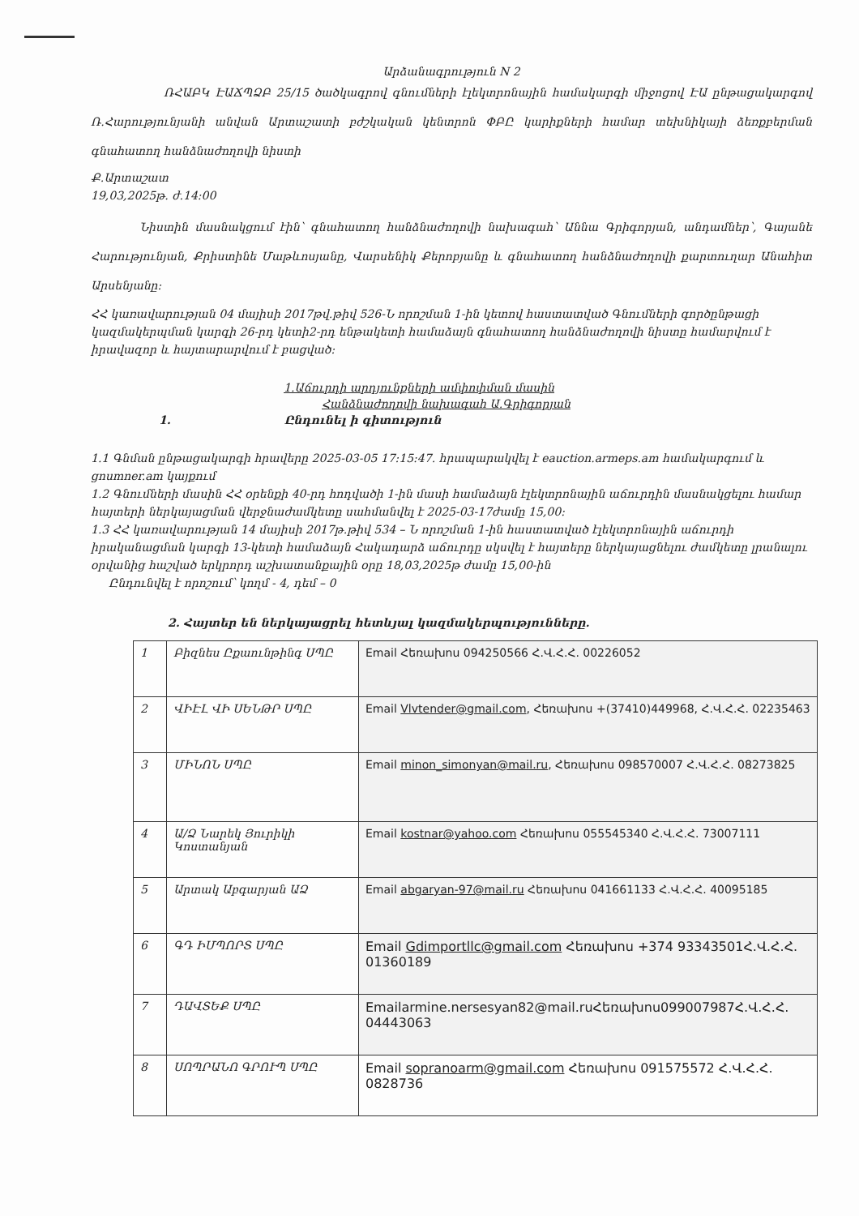Արձանագրություն N 2
ՌՀԱԲԿ ԷԱՃՊՁԲ 25/15 ծածկագրով գնումների էլեկտրոնային համակարգի միջոցով ԷԱ ընթացակարգով Ռ.Հարությունյանի անվան Արտաշատի բժշկական կենտրոն ՓԲԸ կարիքների համար տեխնիկայի ձեռքբերման գնահատող հանձնաժողովի նիստի
Ք.Արտաշատ
19,03,2025թ. ժ.14:00
Նիստին մասնակցում էին՝ գնահատող հանձնաժողովի նախագահ՝ Աննա Գրիգորյան, անդամներ՝, Գայանե Հարությունյան, Քրիստինե Մաթևոսյանը, Վարսենիկ Քերոբյանը և գնահատող հանձնաժողովի քարտուղար Անահիտ Արսենյանը:
ՀՀ կառավարության 04 մայիսի 2017թվ.թիվ 526-Ն որոշման 1-ին կետով հաստատված Գնումների գործընթացի կազմակերպման կարգի 26-րդ կետի2-րդ ենթակետի համաձայն գնահատող հանձնաժողովի նիստը համարվում է իրավազոր և հայտարարվում է բացված:
1.Աճուրդի արդյունքների ամփոփման մասին
Հանձնաժողովի նախագահ Ա.Գրիգորյան
1. Ընդունել ի գիտություն
1.1 Գնման ընթացակարգի հրավերը 2025-03-05 17:15:47. հրապարակվել է eauction.armeps.am համակարգում և gnumner.am կայքում
1.2 Գնումների մասին ՀՀ օրենքի 40-րդ հոդվածի 1-ին մասի համաձայն էլեկտրոնային աճուրդին մասնակցելու համար հայտերի ներկայացման վերջնաժամկետը սահմանվել է 2025-03-17ժամը 15,00:
1.3 ՀՀ կառավարության 14 մայիսի 2017թ.թիվ 534 – Ն որոշման 1-ին հաստատված էլեկտրոնային աճուրդի իրականացման կարգի 13-կետի համաձայն Հակադարձ աճուրդը սկսվել է հայտերը ներկայացնելու ժամկետը լրանալու օրվանից հաշված երկրորդ աշխատանքային օրը 18,03,2025թ ժամը 15,00-ին
Ընդունվել է որոշում՝ կողմ - 4, դեմ – 0
2. Հայտեր են ներկայացրել հետևյալ կազմակերպությունները.
| 1 | Բիզնես Ըքաունթինգ ՍՊԸ | Email Հեռախոս 094250566 Հ.Վ.Հ.Հ. 00226052 |
| 2 | ՎԻԷԼ ՎԻ ՍԵՆԹՐ ՍՊԸ | Email Vlvtender@gmail.com , Հեռախոս +(37410)449968, Հ.Վ.Հ.Հ. 02235463 |
| 3 | ՄԻՆՈՆ ՍՊԸ | Email minon_simonyan@mail.ru , Հեռախոս 098570007 Հ.Վ.Հ.Հ. 08273825 |
| 4 | Ա/Ձ Նարեկ Յուրիկի Կոստանյան | Email kostnar@yahoo.com Հեռախոս 055545340 Հ.Վ.Հ.Հ. 73007111 |
| 5 | Արտակ Աբգարյան ԱՁ | Email abgaryan-97@mail.ru Հեռախոս 041661133 Հ.Վ.Հ.Հ. 40095185 |
| 6 | ԳԴ ԻՄՊՈՐՏ ՍՊԸ | Email Gdimportllc@gmail.com Հեռախոս +374 93343501Հ.Վ.Հ.Հ. 01360189 |
| 7 | ԴԱՎՏԵՔ ՍՊԸ | Emailarmine.nersesyan82@mail.ruՀեռախոս099007987Հ.Վ.Հ.Հ. 04443063 |
| 8 | ՍՈՊՐԱՆՈ ԳՐՈՒՊ ՍՊԸ | Email sopranoarm@gmail.com Հեռախոս 091575572 Հ.Վ.Հ.Հ. 0828736 |